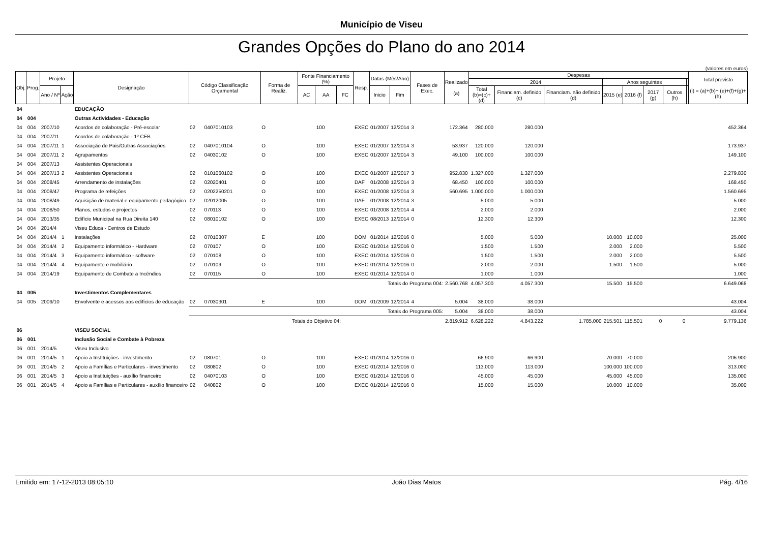Município de Viseu
Grandes Opções do Plano do ano 2014
(valores em euros)
| Obj. | Prog. | Projeto | | Designação | Código Classificação Orçamental | | Forma de Realiz. | Fonte Financiamento (%) | | | Resp. | Datas (Mês/Ano) | | Fases de Exec. | Realizado (a) | Despesas | | | | | | | | Total previsto (i) = (a)+(b)+ (e)+(f)+(g)+(h) |
| --- | --- | --- | --- | --- | --- | --- | --- | --- | --- | --- | --- | --- | --- | --- | --- | --- | --- | --- | --- | --- | --- | --- | --- | --- |
| | | | | | | | | | | | | | | | | 2014 | | | Anos seguintes | | | | | |
| | | Ano / Nº | Ação | | | | | AC | AA | FC | | Inicio | Fim | | | Total (b)=(c)+(d) | Financiam. definido (c) | Financiam. não definido (d) | 2015 (e) | 2016 (f) | 2017 (g) | Outros (h) | | |
| 04 | | | | EDUCAÇÃO | | | | | | | | | | | | | | | | | | | | |
| 04 | 004 | | | Outras Actividades - Educação | | | | | | | | | | | | | | | | | | | | |
| 04 | 004 | 2007/10 | | Acordos de colaboração - Pré-escolar | 02 | 0407010103 | O | | 100 | | EXEC | 01/2007 | 12/2014 | 3 | 172.364 | 280.000 | 280.000 | | | | | | | 452.364 |
| 04 | 004 | 2007/11 | | Acordos de colaboração - 1º CEB | | | | | | | | | | | | | | | | | | | | |
| 04 | 004 | 2007/11 | 1 | Associação de Pais/Outras Associações | 02 | 0407010104 | O | | 100 | | EXEC | 01/2007 | 12/2014 | 3 | 53.937 | 120.000 | 120.000 | | | | | | | 173.937 |
| 04 | 004 | 2007/11 | 2 | Agrupamentos | 02 | 04030102 | O | | 100 | | EXEC | 01/2007 | 12/2014 | 3 | 49.100 | 100.000 | 100.000 | | | | | | | 149.100 |
| 04 | 004 | 2007/13 | | Assistentes Operacionais | | | | | | | | | | | | | | | | | | | | |
| 04 | 004 | 2007/13 | 2 | Assistentes Operacionais | 02 | 0101060102 | O | | 100 | | EXEC | 01/2007 | 12/2017 | 3 | 952.830 | 1.327.000 | 1.327.000 | | | | | | | 2.279.830 |
| 04 | 004 | 2008/45 | | Arrendamento de instalações | 02 | 02020401 | O | | 100 | | DAF | 01/2008 | 12/2014 | 3 | 68.450 | 100.000 | 100.000 | | | | | | | 168.450 |
| 04 | 004 | 2008/47 | | Programa de refeições | 02 | 0202250201 | O | | 100 | | EXEC | 01/2008 | 12/2014 | 3 | 560.695 | 1.000.000 | 1.000.000 | | | | | | | 1.560.695 |
| 04 | 004 | 2008/49 | | Aquisição de material e equipamento pedagógico | 02 | 02012005 | O | | 100 | | DAF | 01/2008 | 12/2014 | 3 | | 5.000 | 5.000 | | | | | | | 5.000 |
| 04 | 004 | 2008/50 | | Planos, estudos e projectos | 02 | 070113 | O | | 100 | | EXEC | 01/2008 | 12/2014 | 4 | | 2.000 | 2.000 | | | | | | | 2.000 |
| 04 | 004 | 2013/35 | | Edifício Municipal na Rua Direita 140 | 02 | 08010102 | O | | 100 | | EXEC | 08/2013 | 12/2014 | 0 | | 12.300 | 12.300 | | | | | | | 12.300 |
| 04 | 004 | 2014/4 | | Viseu Educa - Centros de Estudo | | | | | | | | | | | | | | | | | | | | |
| 04 | 004 | 2014/4 | 1 | Instalações | 02 | 07010307 | E | | 100 | | DOM | 01/2014 | 12/2016 | 0 | | 5.000 | 5.000 | | 10.000 | 10.000 | | | | 25.000 |
| 04 | 004 | 2014/4 | 2 | Equipamento informático - Hardware | 02 | 070107 | O | | 100 | | EXEC | 01/2014 | 12/2016 | 0 | | 1.500 | 1.500 | | 2.000 | 2.000 | | | | 5.500 |
| 04 | 004 | 2014/4 | 3 | Equipamento informático - software | 02 | 070108 | O | | 100 | | EXEC | 01/2014 | 12/2016 | 0 | | 1.500 | 1.500 | | 2.000 | 2.000 | | | | 5.500 |
| 04 | 004 | 2014/4 | 4 | Equipamento e mobiliário | 02 | 070109 | O | | 100 | | EXEC | 01/2014 | 12/2016 | 0 | | 2.000 | 2.000 | | 1.500 | 1.500 | | | | 5.000 |
| 04 | 004 | 2014/19 | | Equipamento de Combate a Incêndios | 02 | 070115 | O | | 100 | | EXEC | 01/2014 | 12/2014 | 0 | | 1.000 | 1.000 | | | | | | | 1.000 |
| | | | | | Totais do Programa 004: | | | | | | | | | | 2.560.768 | 4.057.300 | 4.057.300 | | 15.500 | 15.500 | | | | 6.649.068 |
| 04 | 005 | | | Investimentos Complementares | | | | | | | | | | | | | | | | | | | | |
| 04 | 005 | 2009/10 | | Envolvente e acessos aos edifícios de educação | 02 | 07030301 | E | | 100 | | DOM | 01/2009 | 12/2014 | 4 | 5.004 | 38.000 | 38.000 | | | | | | | 43.004 |
| | | | | | Totais do Programa 005: | | | | | | | | | | 5.004 | 38.000 | 38.000 | | | | | | | 43.004 |
| | | | | | Totais do Objetivo 04: | | | | | | | | | | 2.819.912 | 6.628.222 | 4.843.222 | 1.785.000 | 215.501 | 115.501 | 0 | 0 | | 9.779.136 |
| 06 | | | | VISEU SOCIAL | | | | | | | | | | | | | | | | | | | | |
| 06 | 001 | | | Inclusão Social e Combate à Pobreza | | | | | | | | | | | | | | | | | | | | |
| 06 | 001 | 2014/5 | | Viseu Inclusivo | | | | | | | | | | | | | | | | | | | | |
| 06 | 001 | 2014/5 | 1 | Apoio a Instituições - investimento | 02 | 080701 | O | | 100 | | EXEC | 01/2014 | 12/2016 | 0 | | 66.900 | 66.900 | | 70.000 | 70.000 | | | | 206.900 |
| 06 | 001 | 2014/5 | 2 | Apoio a Famílias e Particulares - investimento | 02 | 080802 | O | | 100 | | EXEC | 01/2014 | 12/2016 | 0 | | 113.000 | 113.000 | | 100.000 | 100.000 | | | | 313.000 |
| 06 | 001 | 2014/5 | 3 | Apoio a Instituições - auxílio financeiro | 02 | 04070103 | O | | 100 | | EXEC | 01/2014 | 12/2016 | 0 | | 45.000 | 45.000 | | 45.000 | 45.000 | | | | 135.000 |
| 06 | 001 | 2014/5 | 4 | Apoio a Famílias e Particulares - auxílio financeiro | 02 | 040802 | O | | 100 | | EXEC | 01/2014 | 12/2016 | 0 | | 15.000 | 15.000 | | 10.000 | 10.000 | | | | 35.000 |
Emitido em: 17-12-2013 08:05:10 João Dias Matos Pág. 4/16